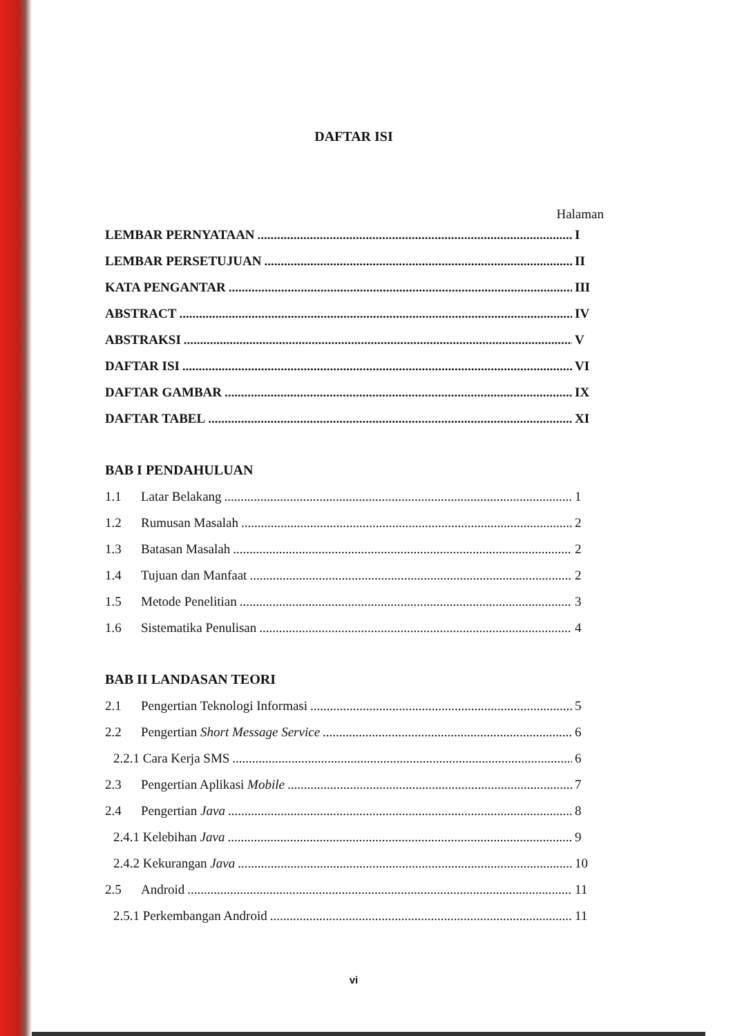DAFTAR ISI
Halaman
LEMBAR PERNYATAAN I
LEMBAR PERSETUJUAN II
KATA PENGANTAR III
ABSTRACT IV
ABSTRAKSI V
DAFTAR ISI VI
DAFTAR GAMBAR IX
DAFTAR TABEL XI
BAB I PENDAHULUAN
1.1 Latar Belakang 1
1.2 Rumusan Masalah 2
1.3 Batasan Masalah 2
1.4 Tujuan dan Manfaat 2
1.5 Metode Penelitian 3
1.6 Sistematika Penulisan 4
BAB II LANDASAN TEORI
2.1 Pengertian Teknologi Informasi 5
2.2 Pengertian Short Message Service 6
2.2.1 Cara Kerja SMS 6
2.3 Pengertian Aplikasi Mobile 7
2.4 Pengertian Java 8
2.4.1 Kelebihan Java 9
2.4.2 Kekurangan Java 10
2.5 Android 11
2.5.1 Perkembangan Android 11
vi